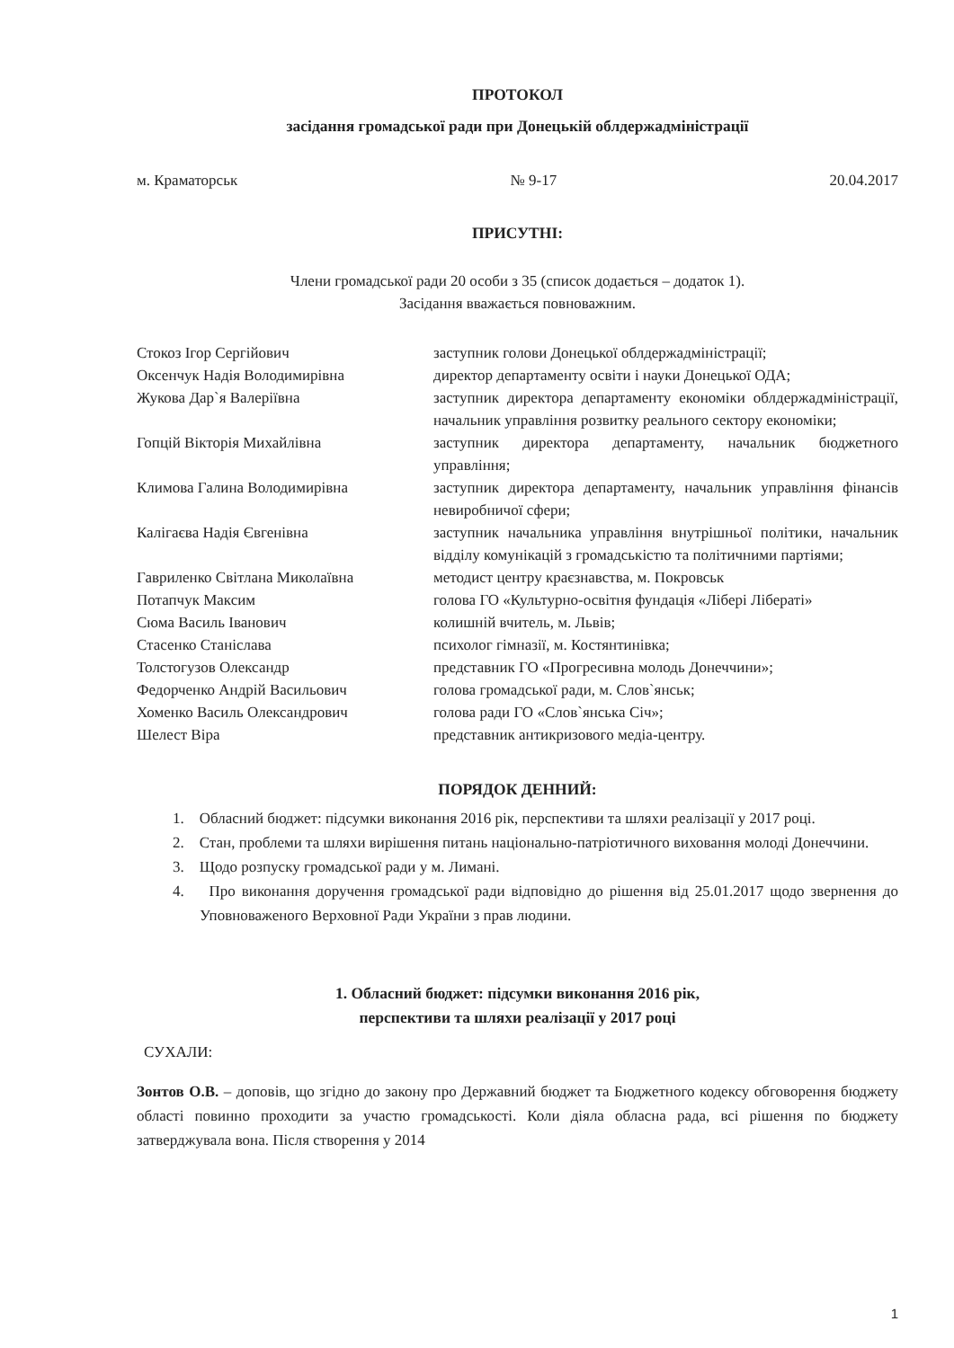ПРОТОКОЛ
засідання громадської ради при Донецькій облдержадміністрації
м. Краматорськ № 9-17 20.04.2017
ПРИСУТНІ:
Члени громадської ради 20 особи з 35 (список додається – додаток 1).
Засідання вважається повноважним.
| Стокоз Ігор Сергійович | заступник голови Донецької облдержадміністрації; |
| Оксенчук Надія Володимирівна | директор департаменту освіти і науки Донецької ОДА; |
| Жукова Дар`я Валеріївна | заступник директора департаменту економіки облдержадміністрації, начальник управління розвитку реального сектору економіки; |
| Гопцій Вікторія Михайлівна | заступник директора департаменту, начальник бюджетного управління; |
| Климова Галина Володимирівна | заступник директора департаменту, начальник управління фінансів невиробничої сфери; |
| Калігаєва Надія Євгенівна | заступник начальника управління внутрішньої політики, начальник відділу комунікацій з громадськістю та політичними партіями; |
| Гавриленко Світлана Миколаївна | методист центру краєзнавства, м. Покровськ |
| Потапчук Максим Сюма Василь Іванович | голова ГО «Культурно-освітня фундація «Лібері Лібераті» колишній вчитель, м. Львів; |
| Стасенко Станіслава | психолог гімназії, м. Костянтинівка; |
| Толстогузов Олександр | представник ГО «Прогресивна молодь Донеччини»; |
| Федорченко Андрій Васильович | голова громадської ради, м. Слов`янськ; |
| Хоменко Василь Олександрович | голова ради ГО «Слов`янська Січ»; |
| Шелест Віра | представник антикризового медіа-центру. |
ПОРЯДОК ДЕННИЙ:
1. Обласний бюджет: підсумки виконання 2016 рік, перспективи та шляхи реалізації у 2017 році.
2. Стан, проблеми та шляхи вирішення питань національно-патріотичного виховання молоді Донеччини.
3. Щодо розпуску громадської ради у м. Лимані.
4. Про виконання доручення громадської ради відповідно до рішення від 25.01.2017 щодо звернення до Уповноваженого Верховної Ради України з прав людини.
1. Обласний бюджет: підсумки виконання 2016 рік,
перспективи та шляхи реалізації у 2017 році
СУХАЛИ:
Зонтов О.В. – доповів, що згідно до закону про Державний бюджет та Бюджетного кодексу обговорення бюджету області повинно проходити за участю громадськості. Коли діяла обласна рада, всі рішення по бюджету затверджувала вона. Після створення у 2014
1